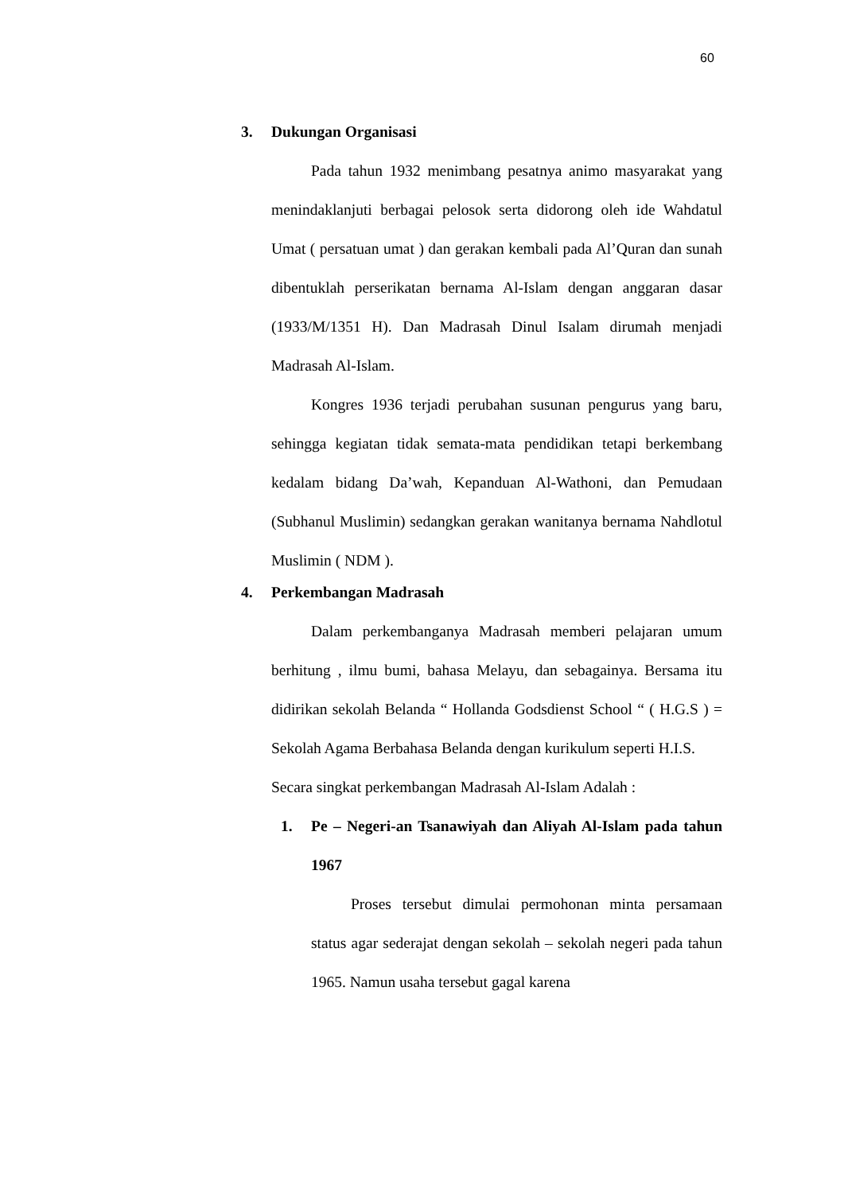60
3. Dukungan Organisasi
Pada tahun 1932 menimbang pesatnya animo masyarakat yang menindaklanjuti berbagai pelosok serta didorong oleh ide Wahdatul Umat ( persatuan umat ) dan gerakan kembali pada Al’Quran dan sunah dibentuklah perserikatan bernama Al-Islam dengan anggaran dasar (1933/M/1351 H). Dan Madrasah Dinul Isalam dirumah menjadi Madrasah Al-Islam.
Kongres 1936 terjadi perubahan susunan pengurus yang baru, sehingga kegiatan tidak semata-mata pendidikan tetapi berkembang kedalam bidang Da’wah, Kepanduan Al-Wathoni, dan Pemudaan (Subhanul Muslimin) sedangkan gerakan wanitanya bernama Nahdlotul Muslimin ( NDM ).
4. Perkembangan Madrasah
Dalam perkembanganya Madrasah memberi pelajaran umum berhitung , ilmu bumi, bahasa Melayu, dan sebagainya. Bersama itu didirikan sekolah Belanda “ Hollanda Godsdienst School “ ( H.G.S ) = Sekolah Agama Berbahasa Belanda dengan kurikulum seperti H.I.S.
Secara singkat perkembangan Madrasah Al-Islam Adalah :
1. Pe – Negeri-an Tsanawiyah dan Aliyah Al-Islam pada tahun 1967
Proses tersebut dimulai permohonan minta persamaan status agar sederajat dengan sekolah – sekolah negeri pada tahun 1965. Namun usaha tersebut gagal karena